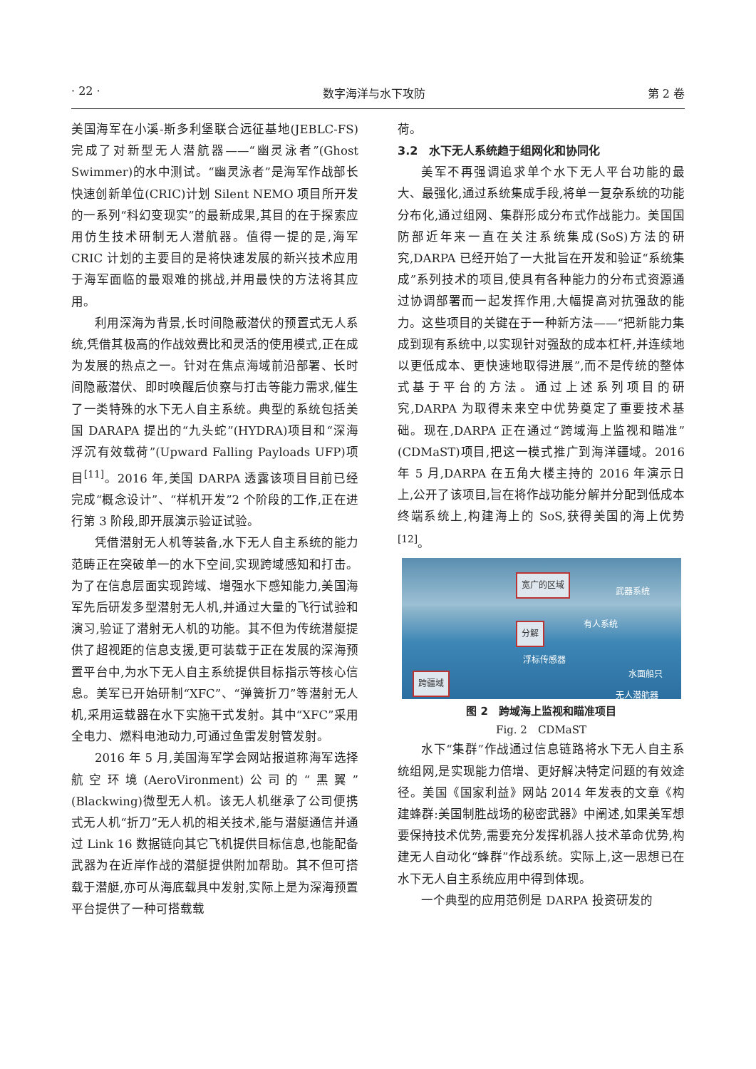· 22 · 数字海洋与水下攻防 第 2 卷
美国海军在小溪-斯多利堡联合远征基地(JEBLC-FS)完成了对新型无人潜航器——“幽灵泳者”(Ghost Swimmer)的水中测试。“幽灵泳者”是海军作战部长快速创新单位(CRIC)计划 Silent NEMO 项目所开发的一系列“科幻变现实”的最新成果,其目的在于探索应用仿生技术研制无人潜航器。值得一提的是,海军 CRIC 计划的主要目的是将快速发展的新兴技术应用于海军面临的最艰难的挑战,并用最快的方法将其应用。
利用深海为背景,长时间隐蔽潜伏的预置式无人系统,凭借其极高的作战效费比和灵活的使用模式,正在成为发展的热点之一。针对在焦点海域前沿部署、长时间隐蔽潜伏、即时唤醒后侦察与打击等能力需求,催生了一类特殊的水下无人自主系统。典型的系统包括美国 DARAPA 提出的“九头蛇”(HYDRA)项目和“深海浮沉有效载荷”(Upward Falling Payloads UFP)项目<sup>[11]</sup>。2016 年,美国 DARPA 透露该项目目前已经完成“概念设计”、“样机开发”2 个阶段的工作,正在进行第 3 阶段,即开展演示验证试验。
凭借潜射无人机等装备,水下无人自主系统的能力范畴正在突破单一的水下空间,实现跨域感知和打击。为了在信息层面实现跨域、增强水下感知能力,美国海军先后研发多型潜射无人机,并通过大量的飞行试验和演习,验证了潜射无人机的功能。其不但为传统潜艇提供了超视距的信息支援,更可装载于正在发展的深海预置平台中,为水下无人自主系统提供目标指示等核心信息。美军已开始研制“XFC”、“弹簧折刀”等潜射无人机,采用运载器在水下实施干式发射。其中“XFC”采用全电力、燃料电池动力,可通过鱼雷发射管发射。
2016 年 5 月,美国海军学会网站报道称海军选择航空环境(AeroVironment)公司的“黑翼”(Blackwing)微型无人机。该无人机继承了公司便携式无人机“折刀”无人机的相关技术,能与潜艇通信并通过 Link 16 数据链向其它飞机提供目标信息,也能配备武器为在近岸作战的潜艇提供附加帮助。其不但可搭载于潜艇,亦可从海底载具中发射,实际上是为深海预置平台提供了一种可搭载载
荷。
3.2　水下无人系统趋于组网化和协同化
美军不再强调追求单个水下无人平台功能的最大、最强化,通过系统集成手段,将单一复杂系统的功能分布化,通过组网、集群形成分布式作战能力。美国国防部近年来一直在关注系统集成(SoS)方法的研究,DARPA 已经开始了一大批旨在开发和验证“系统集成”系列技术的项目,使具有各种能力的分布式资源通过协调部署而一起发挥作用,大幅提高对抗强敌的能力。这些项目的关键在于一种新方法——“把新能力集成到现有系统中,以实现针对强敌的成本杠杆,并连续地以更低成本、更快速地取得进展”,而不是传统的整体式基于平台的方法。通过上述系列项目的研究,DARPA 为取得未来空中优势奠定了重要技术基础。现在,DARPA 正在通过“跨域海上监视和瞄准”(CDMaST)项目,把这一模式推广到海洋疆域。2016 年 5 月,DARPA 在五角大楼主持的 2016 年演示日上,公开了该项目,旨在将作战功能分解并分配到低成本终端系统上,构建海上的 SoS,获得美国的海上优势<sup>[12]</sup>。
宽广的区域
武器系统
有人系统
分解
浮标传感器
跨疆域
水面船只
无人潜航器
图 2　跨域海上监视和瞄准项目
Fig. 2　CDMaST
水下“集群”作战通过信息链路将水下无人自主系统组网,是实现能力倍增、更好解决特定问题的有效途径。美国《国家利益》网站 2014 年发表的文章《构建蜂群:美国制胜战场的秘密武器》中阐述,如果美军想要保持技术优势,需要充分发挥机器人技术革命优势,构建无人自动化“蜂群”作战系统。实际上,这一思想已在水下无人自主系统应用中得到体现。
一个典型的应用范例是 DARPA 投资研发的